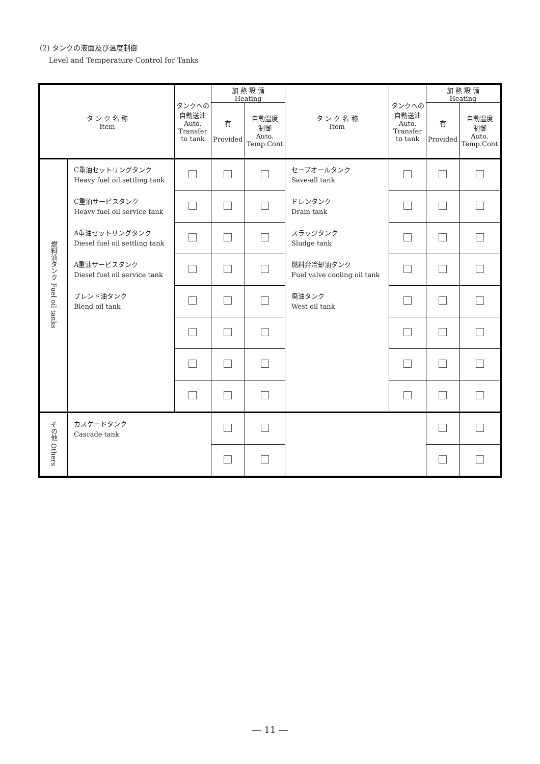(2) タンクの液面及び温度制御
Level and Temperature Control for Tanks
| タ ン ク 名 称 Item | | タンクへの 自動送油 Auto. Transfer to tank | 加 熱 設 備 Heating | | タ ン ク 名 称 Item | タンクへの 自動送油 Auto. Transfer to tank | 加 熱 設 備 Heating | |
| --- | --- | --- | --- | --- | --- | --- | --- | --- |
| | | | 有 Provided | 自動温度 制御 Auto. Temp.Cont | | | 有 Provided | 自動温度 制御 Auto. Temp.Cont |
| 燃料油タンク Fuel oil tanks | C重油セットリングタンク Heavy fuel oil settling tank | | | | セーブオールタンク Save-all tank | | | |
| | C重油サービスタンク Heavy fuel oil service tank | | | | ドレンタンク Drain tank | | | |
| | A重油セットリングタンク Diesel fuel oil settling tank | | | | スラッジタンク Sludge tank | | | |
| | A重油サービスタンク Diesel fuel oil service tank | | | | 燃料弁冷却油タンク Fuel valve cooling oil tank | | | |
| | ブレンド油タンク Blend oil tank | | | | 廃油タンク West oil tank | | | |
| その他 Others | カスケードタンク Cascade tank | | | | | | | |
― 11 ―